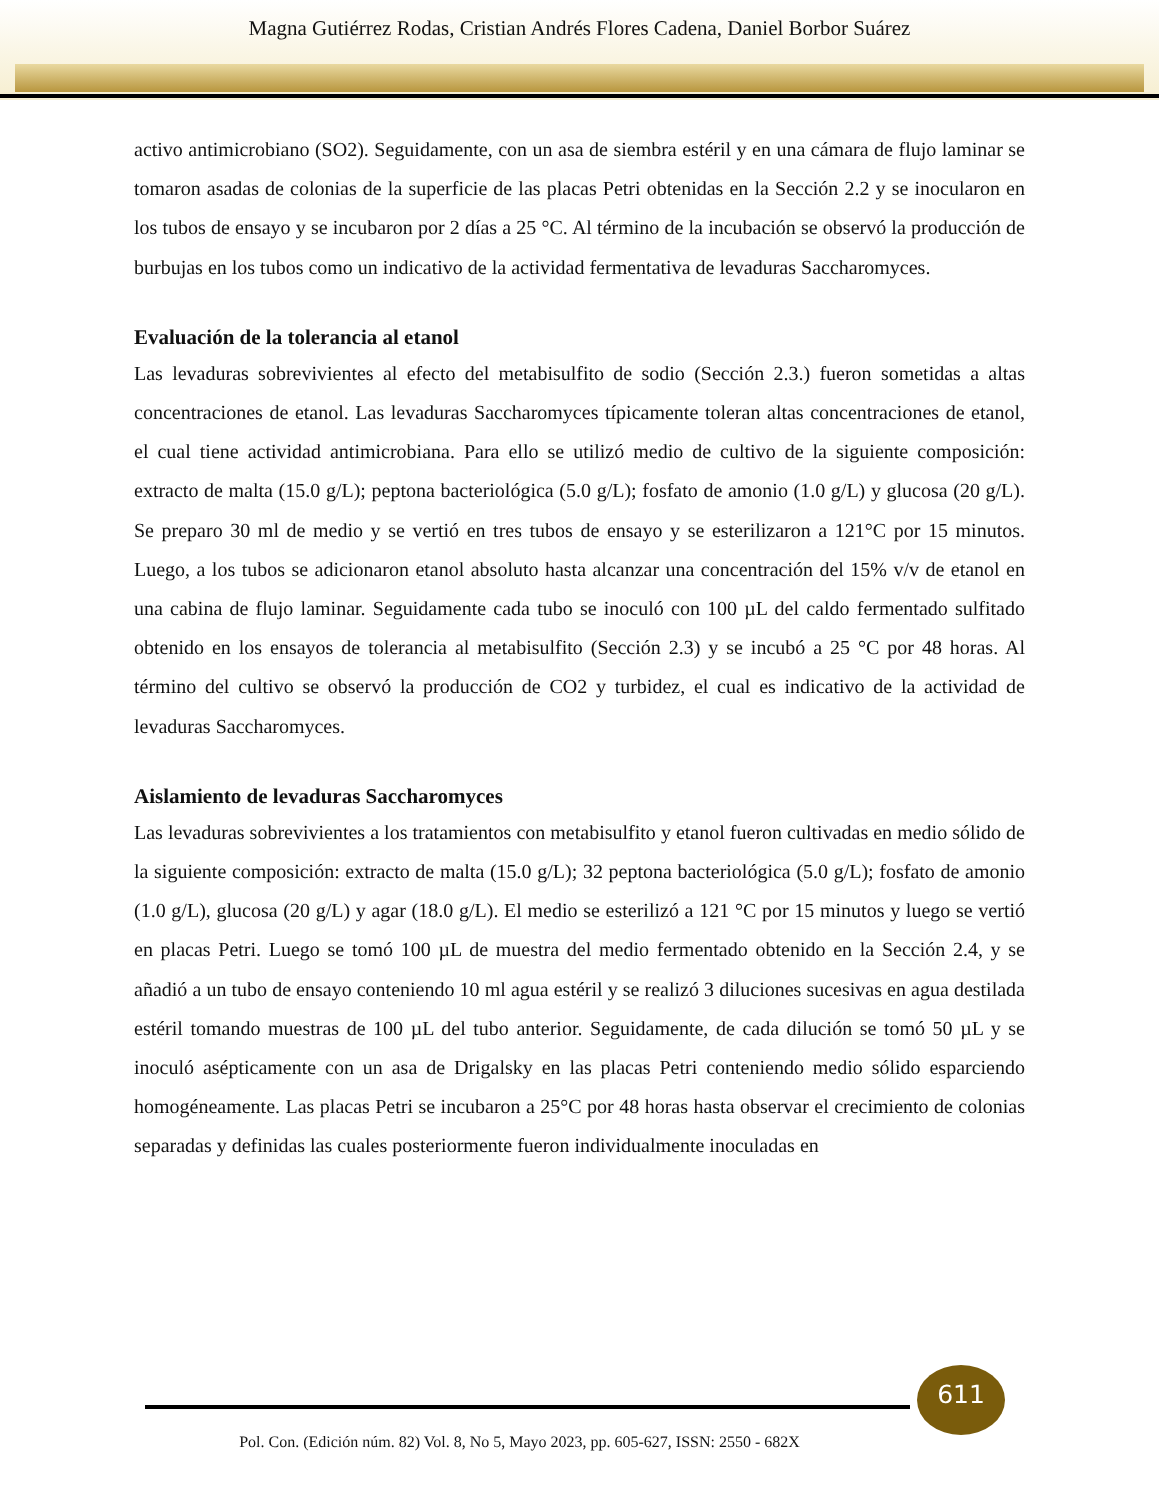Magna Gutiérrez Rodas, Cristian Andrés Flores Cadena, Daniel Borbor Suárez
activo antimicrobiano (SO2). Seguidamente, con un asa de siembra estéril y en una cámara de flujo laminar se tomaron asadas de colonias de la superficie de las placas Petri obtenidas en la Sección 2.2 y se inocularon en los tubos de ensayo y se incubaron por 2 días a 25 °C. Al término de la incubación se observó la producción de burbujas en los tubos como un indicativo de la actividad fermentativa de levaduras Saccharomyces.
Evaluación de la tolerancia al etanol
Las levaduras sobrevivientes al efecto del metabisulfito de sodio (Sección 2.3.) fueron sometidas a altas concentraciones de etanol. Las levaduras Saccharomyces típicamente toleran altas concentraciones de etanol, el cual tiene actividad antimicrobiana. Para ello se utilizó medio de cultivo de la siguiente composición: extracto de malta (15.0 g/L); peptona bacteriológica (5.0 g/L); fosfato de amonio (1.0 g/L) y glucosa (20 g/L). Se preparo 30 ml de medio y se vertió en tres tubos de ensayo y se esterilizaron a 121°C por 15 minutos. Luego, a los tubos se adicionaron etanol absoluto hasta alcanzar una concentración del 15% v/v de etanol en una cabina de flujo laminar. Seguidamente cada tubo se inoculó con 100 µL del caldo fermentado sulfitado obtenido en los ensayos de tolerancia al metabisulfito (Sección 2.3) y se incubó a 25 °C por 48 horas. Al término del cultivo se observó la producción de CO2 y turbidez, el cual es indicativo de la actividad de levaduras Saccharomyces.
Aislamiento de levaduras Saccharomyces
Las levaduras sobrevivientes a los tratamientos con metabisulfito y etanol fueron cultivadas en medio sólido de la siguiente composición: extracto de malta (15.0 g/L); 32 peptona bacteriológica (5.0 g/L); fosfato de amonio (1.0 g/L), glucosa (20 g/L) y agar (18.0 g/L). El medio se esterilizó a 121 °C por 15 minutos y luego se vertió en placas Petri. Luego se tomó 100 µL de muestra del medio fermentado obtenido en la Sección 2.4, y se añadió a un tubo de ensayo conteniendo 10 ml agua estéril y se realizó 3 diluciones sucesivas en agua destilada estéril tomando muestras de 100 µL del tubo anterior. Seguidamente, de cada dilución se tomó 50 µL y se inoculó asépticamente con un asa de Drigalsky en las placas Petri conteniendo medio sólido esparciendo homogéneamente. Las placas Petri se incubaron a 25°C por 48 horas hasta observar el crecimiento de colonias separadas y definidas las cuales posteriormente fueron individualmente inoculadas en
611
Pol. Con. (Edición núm. 82) Vol. 8, No 5, Mayo 2023, pp. 605-627, ISSN: 2550 - 682X